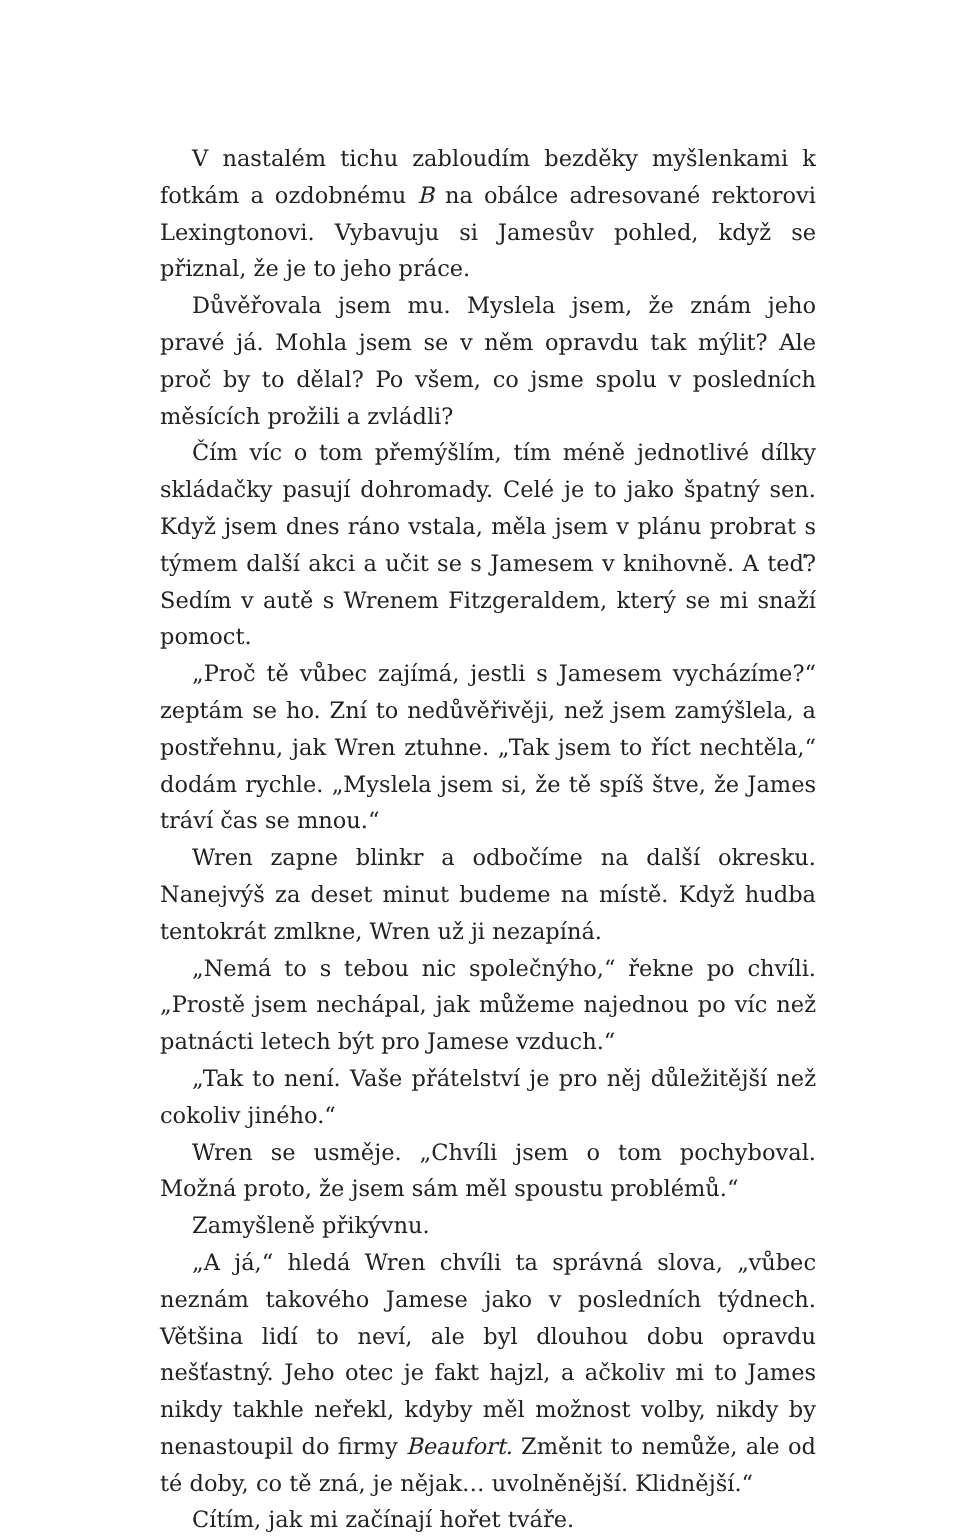V nastalém tichu zabloudím bezděky myšlenkami k fotkám a ozdobnému B na obálce adresované rektorovi Lexingtonovi. Vybavuju si Jamesův pohled, když se přiznal, že je to jeho práce.
Důvěřovala jsem mu. Myslela jsem, že znám jeho pravé já. Mohla jsem se v něm opravdu tak mýlit? Ale proč by to dělal? Po všem, co jsme spolu v posledních měsících prožili a zvládli?
Čím víc o tom přemýšlím, tím méně jednotlivé dílky skládačky pasují dohromady. Celé je to jako špatný sen. Když jsem dnes ráno vstala, měla jsem v plánu probrat s týmem další akci a učit se s Jamesem v knihovně. A teď? Sedím v autě s Wrenem Fitzgeraldem, který se mi snaží pomoct.
„Proč tě vůbec zajímá, jestli s Jamesem vycházíme?“ zeptám se ho. Zní to nedůvěřivěji, než jsem zamýšlela, a postřehnu, jak Wren ztuhne. „Tak jsem to říct nechtěla,“ dodám rychle. „Myslela jsem si, že tě spíš štve, že James tráví čas se mnou.“
Wren zapne blinkr a odbočíme na další okresku. Nanejvýš za deset minut budeme na místě. Když hudba tentokrát zmlkne, Wren už ji nezapíná.
„Nemá to s tebou nic společnýho,“ řekne po chvíli. „Prostě jsem nechápal, jak můžeme najednou po víc než patnácti letech být pro Jamese vzduch.“
„Tak to není. Vaše přátelství je pro něj důležitější než cokoliv jiného.“
Wren se usměje. „Chvíli jsem o tom pochyboval. Možná proto, že jsem sám měl spoustu problémů.“
Zamyšleně přikývnu.
„A já,“ hledá Wren chvíli ta správná slova, „vůbec neznám takového Jamese jako v posledních týdnech. Většina lidí to neví, ale byl dlouhou dobu opravdu nešťastný. Jeho otec je fakt hajzl, a ačkoliv mi to James nikdy takhle neřekl, kdyby měl možnost volby, nikdy by nenastoupil do firmy Beaufort. Změnit to nemůže, ale od té doby, co tě zná, je nějak… uvolněnější. Klidnější.“
Cítím, jak mi začínají hořet tváře.